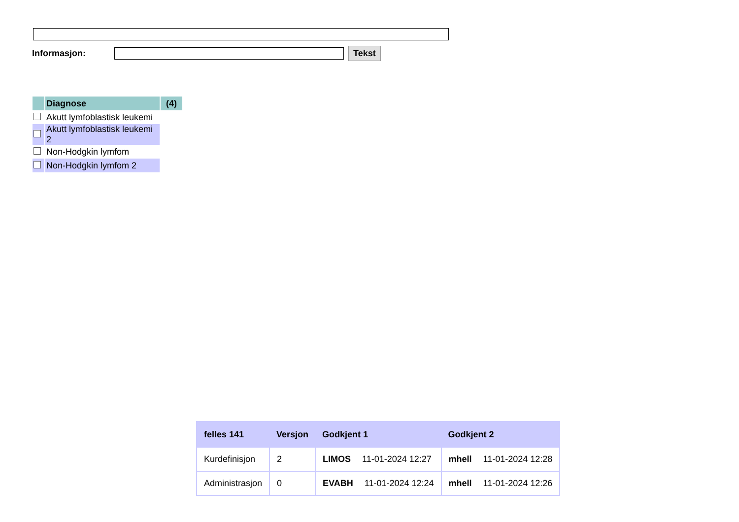Informasjon:
Tekst
| | Diagnose | (4) |
| | Akutt lymfoblastisk leukemi | |
| | Akutt lymfoblastisk leukemi 2 | |
| | Non-Hodgkin lymfom | |
| | Non-Hodgkin lymfom 2 | |
| felles 141 | Versjon | Godkjent 1 | Godkjent 2 |
| --- | --- | --- | --- |
| Kurdefinisjon | 2 | LIMOS 11-01-2024 12:27 | mhell 11-01-2024 12:28 |
| Administrasjon | 0 | EVABH 11-01-2024 12:24 | mhell 11-01-2024 12:26 |